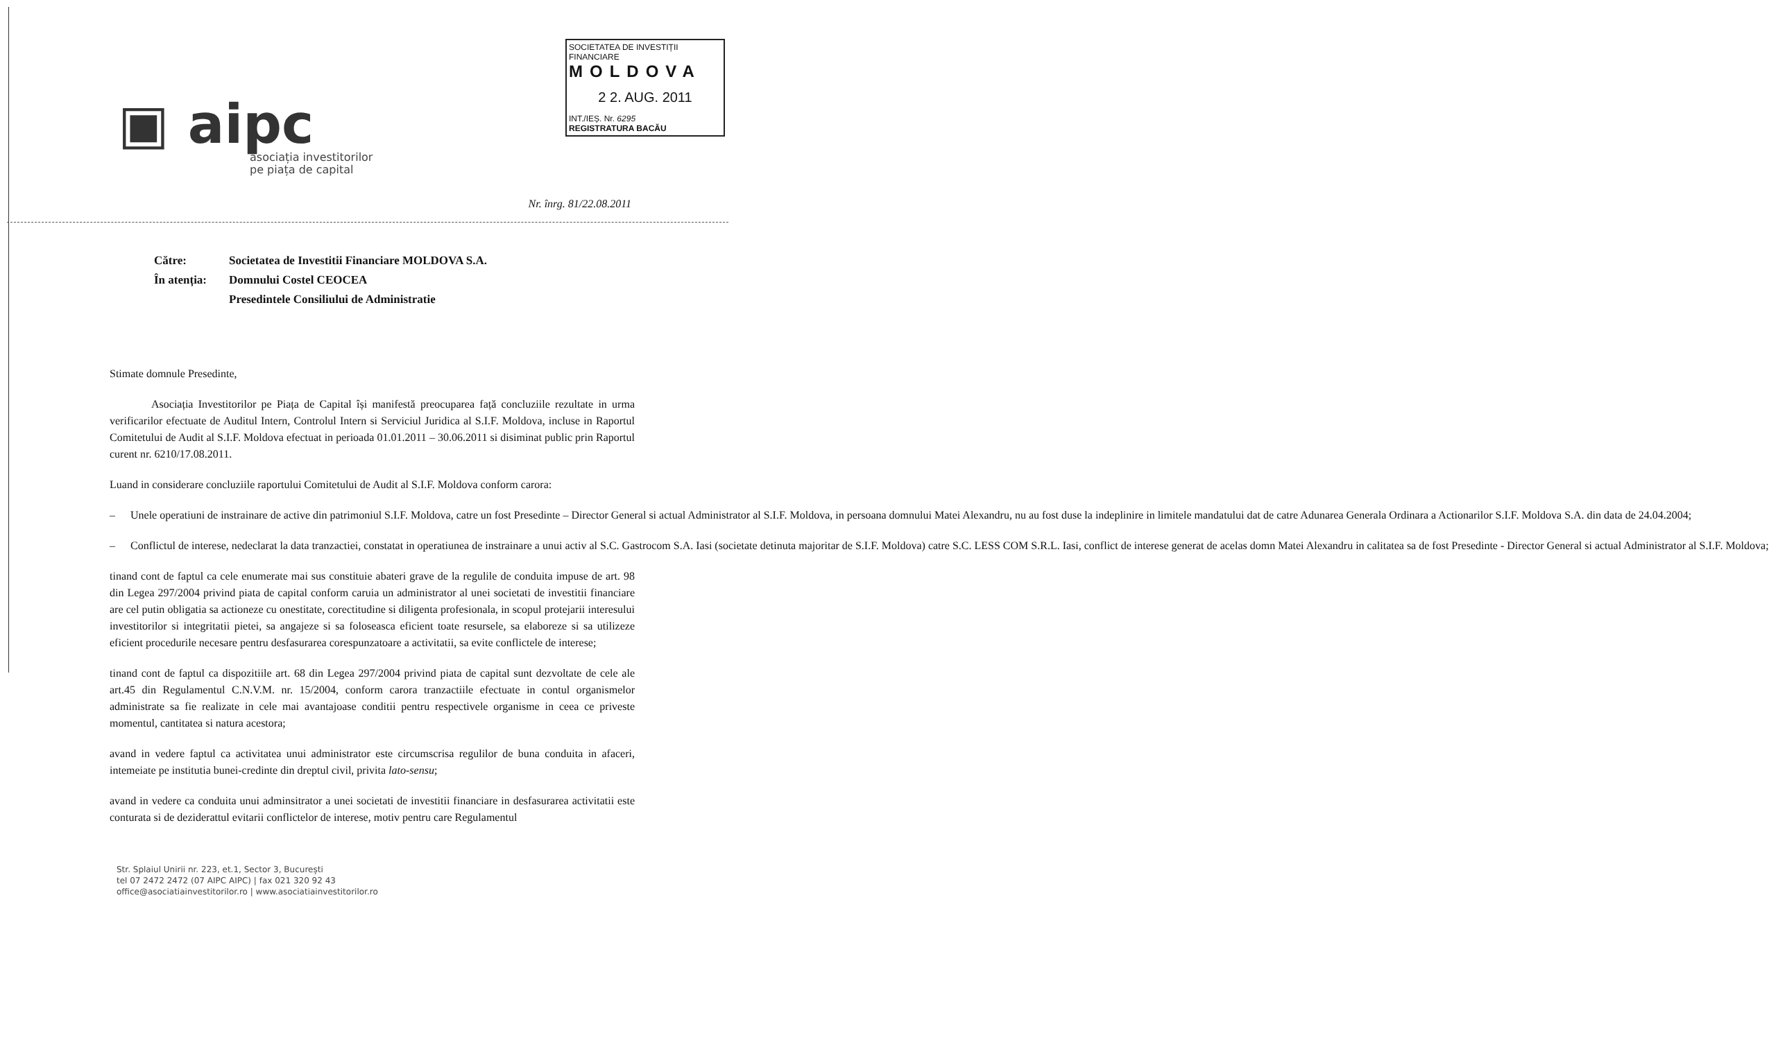SOCIETATEA DE INVESTIȚII FINANCIARE
MOLDOVA
2 2. AUG. 2011
INT./IEȘ. Nr. 6295
REGISTRATURA BACĂU
▣ aipc
asociația investitorilor
pe piața de capital
Nr. înrg. 81/22.08.2011
| Către: | Societatea de Investitii Financiare MOLDOVA S.A. |
| În atenția: | Domnului Costel CEOCEA |
| | Presedintele Consiliului de Administratie |
Stimate domnule Presedinte,
Asociația Investitorilor pe Piața de Capital își manifestă preocuparea față concluziile rezultate in urma verificarilor efectuate de Auditul Intern, Controlul Intern si Serviciul Juridica al S.I.F. Moldova, incluse in Raportul Comitetului de Audit al S.I.F. Moldova efectuat in perioada 01.01.2011 – 30.06.2011 si disiminat public prin Raportul curent nr. 6210/17.08.2011.
Luand in considerare concluziile raportului Comitetului de Audit al S.I.F. Moldova conform carora:
– Unele operatiuni de instrainare de active din patrimoniul S.I.F. Moldova, catre un fost Presedinte – Director General si actual Administrator al S.I.F. Moldova, in persoana domnului Matei Alexandru, nu au fost duse la indeplinire in limitele mandatului dat de catre Adunarea Generala Ordinara a Actionarilor S.I.F. Moldova S.A. din data de 24.04.2004;
– Conflictul de interese, nedeclarat la data tranzactiei, constatat in operatiunea de instrainare a unui activ al S.C. Gastrocom S.A. Iasi (societate detinuta majoritar de S.I.F. Moldova) catre S.C. LESS COM S.R.L. Iasi, conflict de interese generat de acelas domn Matei Alexandru in calitatea sa de fost Presedinte - Director General si actual Administrator al S.I.F. Moldova;
tinand cont de faptul ca cele enumerate mai sus constituie abateri grave de la regulile de conduita impuse de art. 98 din Legea 297/2004 privind piata de capital conform caruia un administrator al unei societati de investitii financiare are cel putin obligatia sa actioneze cu onestitate, corectitudine si diligenta profesionala, in scopul protejarii interesului investitorilor si integritatii pietei, sa angajeze si sa foloseasca eficient toate resursele, sa elaboreze si sa utilizeze eficient procedurile necesare pentru desfasurarea corespunzatoare a activitatii, sa evite conflictele de interese;
tinand cont de faptul ca dispozitiile art. 68 din Legea 297/2004 privind piata de capital sunt dezvoltate de cele ale art.45 din Regulamentul C.N.V.M. nr. 15/2004, conform carora tranzactiile efectuate in contul organismelor administrate sa fie realizate in cele mai avantajoase conditii pentru respectivele organisme in ceea ce priveste momentul, cantitatea si natura acestora;
avand in vedere faptul ca activitatea unui administrator este circumscrisa regulilor de buna conduita in afaceri, intemeiate pe institutia bunei-credinte din dreptul civil, privita lato-sensu;
avand in vedere ca conduita unui adminsitrator a unei societati de investitii financiare in desfasurarea activitatii este conturata si de deziderattul evitarii conflictelor de interese, motiv pentru care Regulamentul
Str. Splaiul Unirii nr. 223, et.1, Sector 3, București
tel 07 2472 2472 (07 AIPC AIPC) | fax 021 320 92 43
office@asociatiainvestitorilor.ro | www.asociatiainvestitorilor.ro